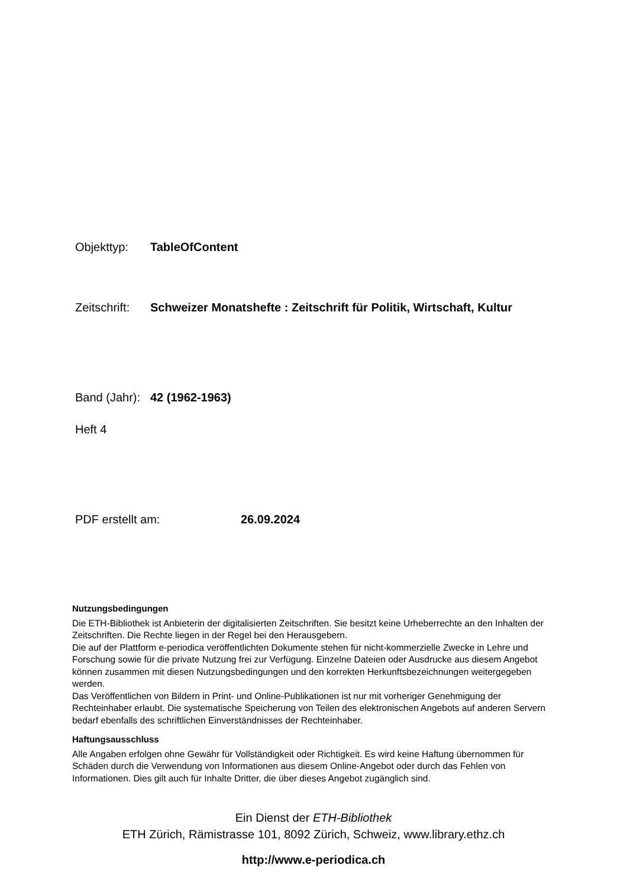Objekttyp: TableOfContent
Zeitschrift: Schweizer Monatshefte : Zeitschrift für Politik, Wirtschaft, Kultur
Band (Jahr): 42 (1962-1963)
Heft 4
PDF erstellt am: 26.09.2024
Nutzungsbedingungen
Die ETH-Bibliothek ist Anbieterin der digitalisierten Zeitschriften. Sie besitzt keine Urheberrechte an den Inhalten der Zeitschriften. Die Rechte liegen in der Regel bei den Herausgebern.
Die auf der Plattform e-periodica veröffentlichten Dokumente stehen für nicht-kommerzielle Zwecke in Lehre und Forschung sowie für die private Nutzung frei zur Verfügung. Einzelne Dateien oder Ausdrucke aus diesem Angebot können zusammen mit diesen Nutzungsbedingungen und den korrekten Herkunftsbezeichnungen weitergegeben werden.
Das Veröffentlichen von Bildern in Print- und Online-Publikationen ist nur mit vorheriger Genehmigung der Rechteinhaber erlaubt. Die systematische Speicherung von Teilen des elektronischen Angebots auf anderen Servern bedarf ebenfalls des schriftlichen Einverständnisses der Rechteinhaber.
Haftungsausschluss
Alle Angaben erfolgen ohne Gewähr für Vollständigkeit oder Richtigkeit. Es wird keine Haftung übernommen für Schäden durch die Verwendung von Informationen aus diesem Online-Angebot oder durch das Fehlen von Informationen. Dies gilt auch für Inhalte Dritter, die über dieses Angebot zugänglich sind.
Ein Dienst der ETH-Bibliothek
ETH Zürich, Rämistrasse 101, 8092 Zürich, Schweiz, www.library.ethz.ch
http://www.e-periodica.ch